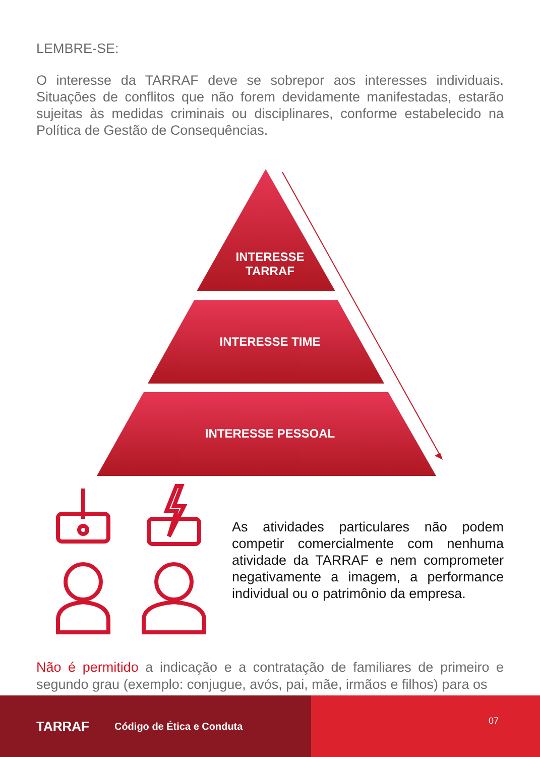LEMBRE-SE:
O interesse da TARRAF deve se sobrepor aos interesses individuais. Situações de conflitos que não forem devidamente manifestadas, estarão sujeitas às medidas criminais ou disciplinares, conforme estabelecido na Política de Gestão de Consequências.
INTERESSE
TARRAF
INTERESSE TIME
INTERESSE PESSOAL
As atividades particulares não podem competir comercialmente com nenhuma atividade da TARRAF e nem comprometer negativamente a imagem, a performance individual ou o patrimônio da empresa.
Não é permitido a indicação e a contratação de familiares de primeiro e segundo grau (exemplo: conjugue, avós, pai, mãe, irmãos e filhos) para os
TARRAF Código de Ética e Conduta
07